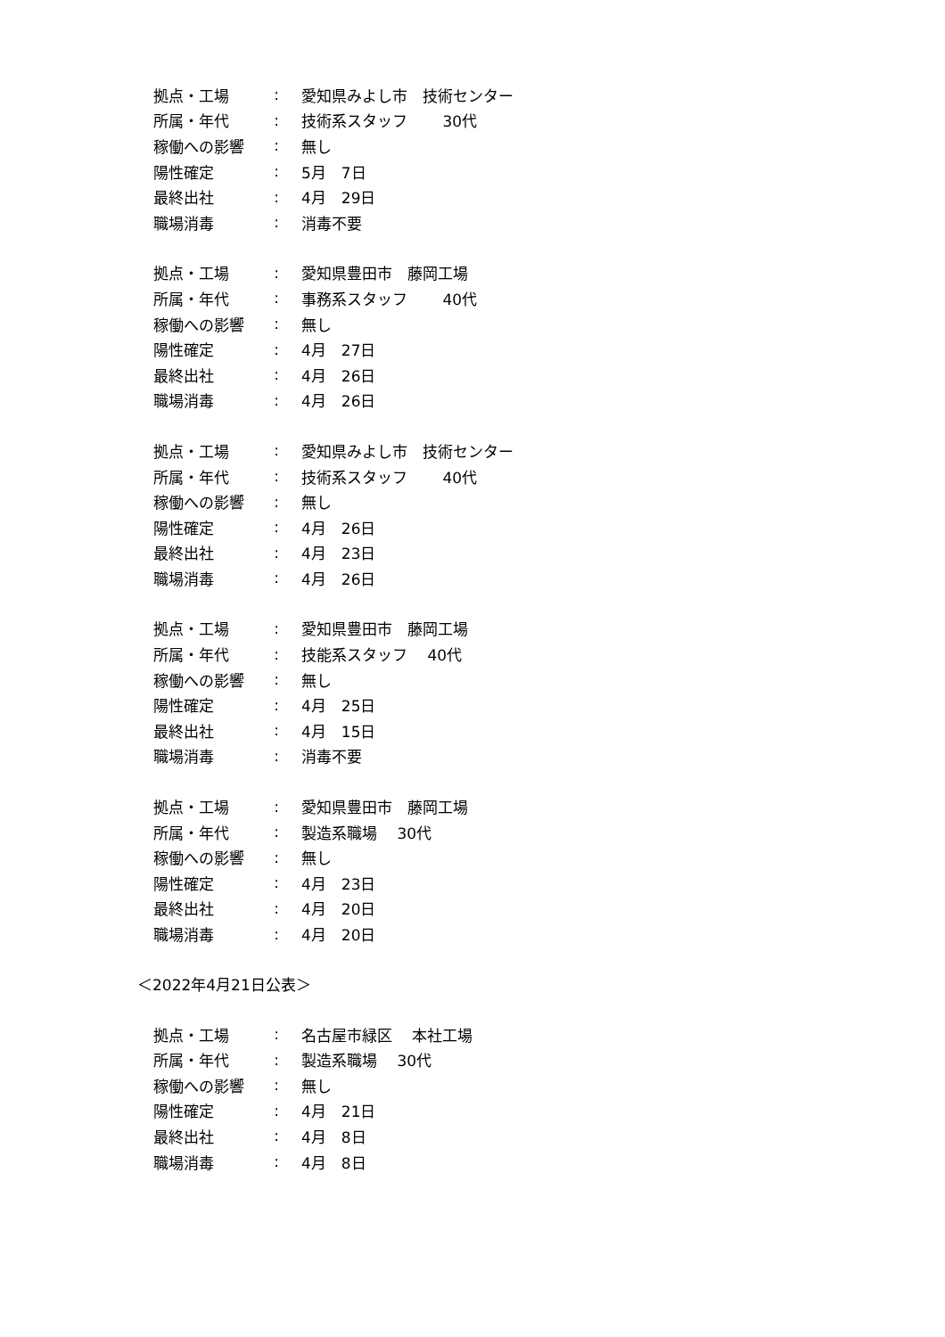拠点・工場: 愛知県みよし市　技術センター
所属・年代: 技術系スタッフ　　 30代
稼働への影響: 無し
陽性確定: 5月　7日
最終出社: 4月　29日
職場消毒: 消毒不要
拠点・工場: 愛知県豊田市　藤岡工場
所属・年代: 事務系スタッフ　　 40代
稼働への影響: 無し
陽性確定: 4月　27日
最終出社: 4月　26日
職場消毒: 4月　26日
拠点・工場: 愛知県みよし市　技術センター
所属・年代: 技術系スタッフ　　 40代
稼働への影響: 無し
陽性確定: 4月　26日
最終出社: 4月　23日
職場消毒: 4月　26日
拠点・工場: 愛知県豊田市　藤岡工場
所属・年代: 技能系スタッフ　 40代
稼働への影響: 無し
陽性確定: 4月　25日
最終出社: 4月　15日
職場消毒: 消毒不要
拠点・工場: 愛知県豊田市　藤岡工場
所属・年代: 製造系職場　 30代
稼働への影響: 無し
陽性確定: 4月　23日
最終出社: 4月　20日
職場消毒: 4月　20日
＜2022年4月21日公表＞
拠点・工場: 名古屋市緑区　 本社工場
所属・年代: 製造系職場　 30代
稼働への影響: 無し
陽性確定: 4月　21日
最終出社: 4月　8日
職場消毒: 4月　8日